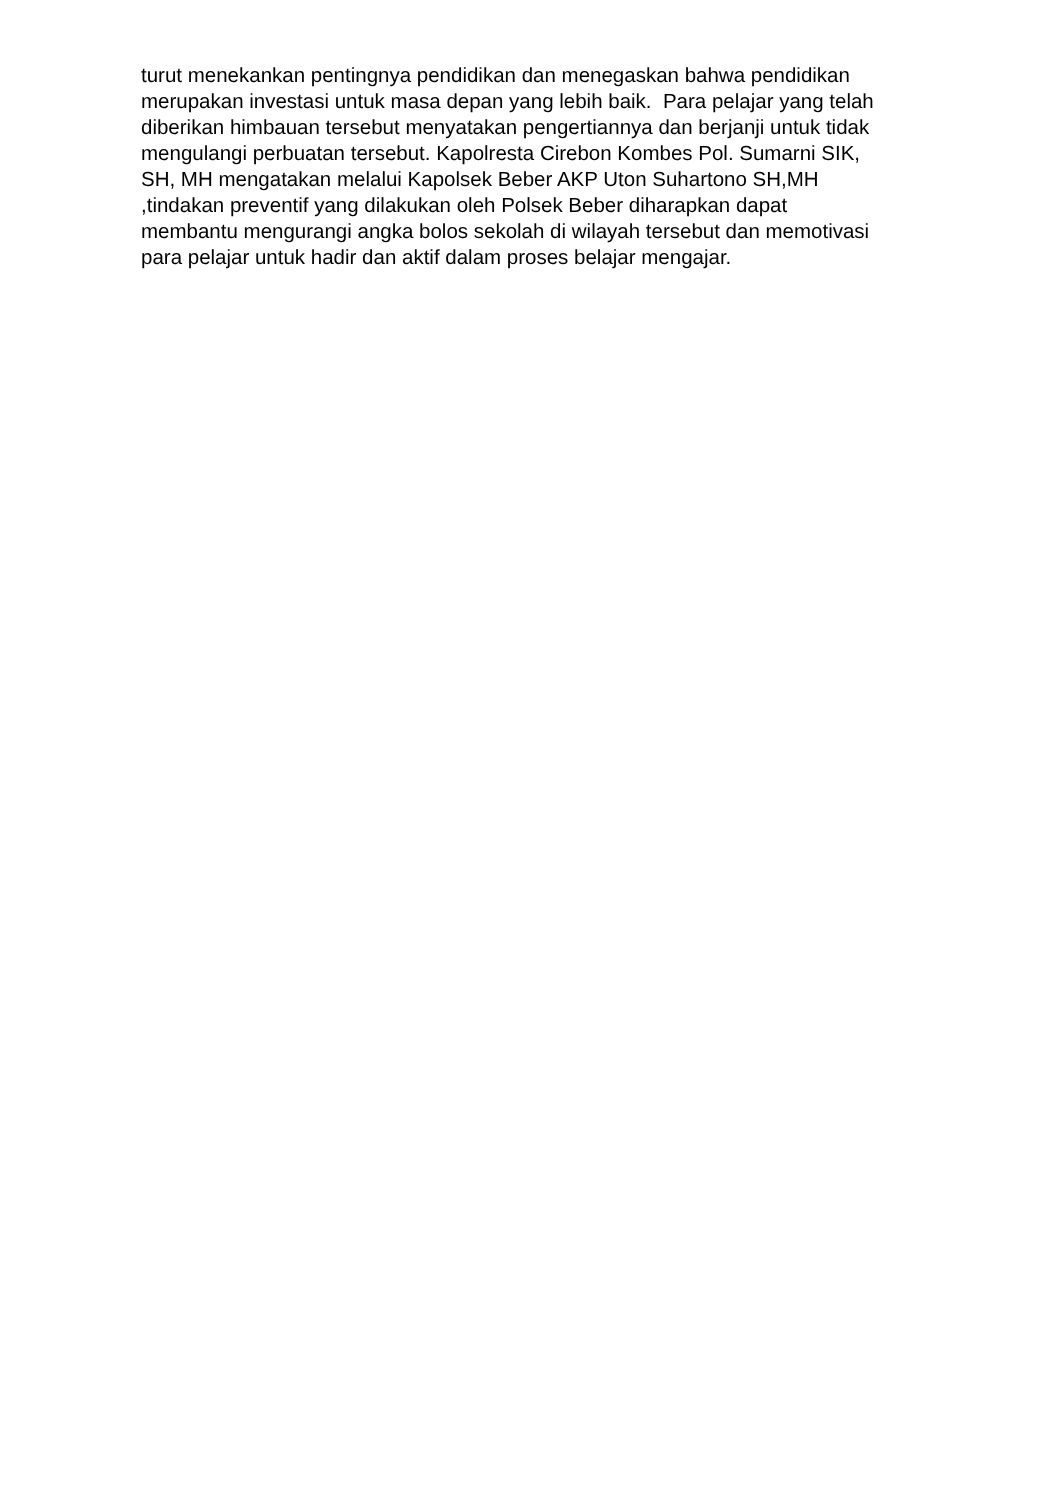turut menekankan pentingnya pendidikan dan menegaskan bahwa pendidikan
merupakan investasi untuk masa depan yang lebih baik. Para pelajar yang telah
diberikan himbauan tersebut menyatakan pengertiannya dan berjanji untuk tidak
mengulangi perbuatan tersebut. Kapolresta Cirebon Kombes Pol. Sumarni SIK,
SH, MH mengatakan melalui Kapolsek Beber AKP Uton Suhartono SH,MH
,tindakan preventif yang dilakukan oleh Polsek Beber diharapkan dapat
membantu mengurangi angka bolos sekolah di wilayah tersebut dan memotivasi
para pelajar untuk hadir dan aktif dalam proses belajar mengajar.